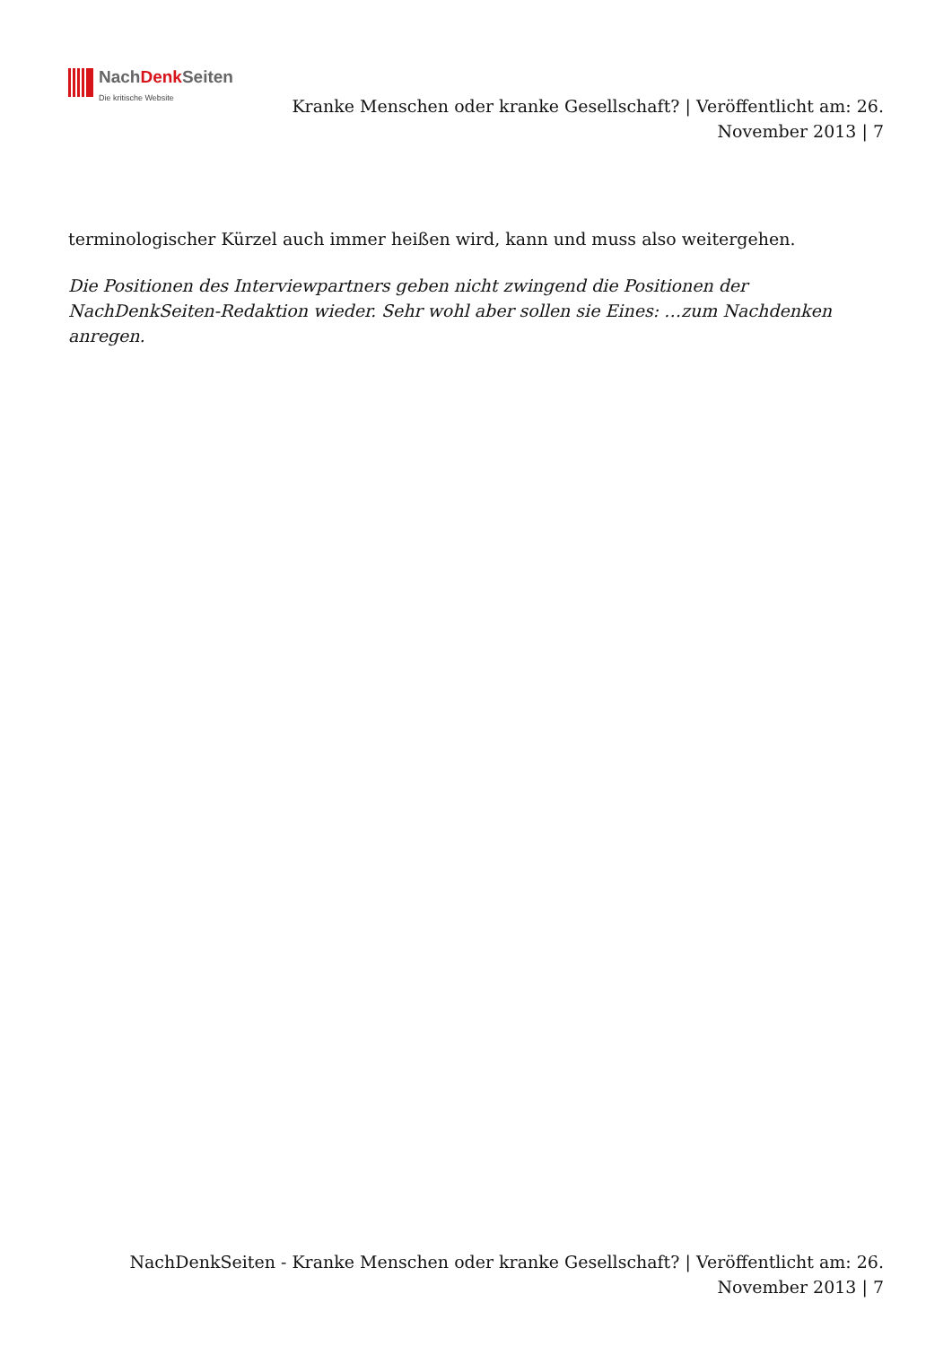NachDenk Seiten
Die kritische Website
Kranke Menschen oder kranke Gesellschaft? | Veröffentlicht am: 26. November 2013 | 7
terminologischer Kürzel auch immer heißen wird, kann und muss also weitergehen.
Die Positionen des Interviewpartners geben nicht zwingend die Positionen der NachDenkSeiten-Redaktion wieder. Sehr wohl aber sollen sie Eines: …zum Nachdenken anregen.
NachDenkSeiten - Kranke Menschen oder kranke Gesellschaft? | Veröffentlicht am: 26. November 2013 | 7